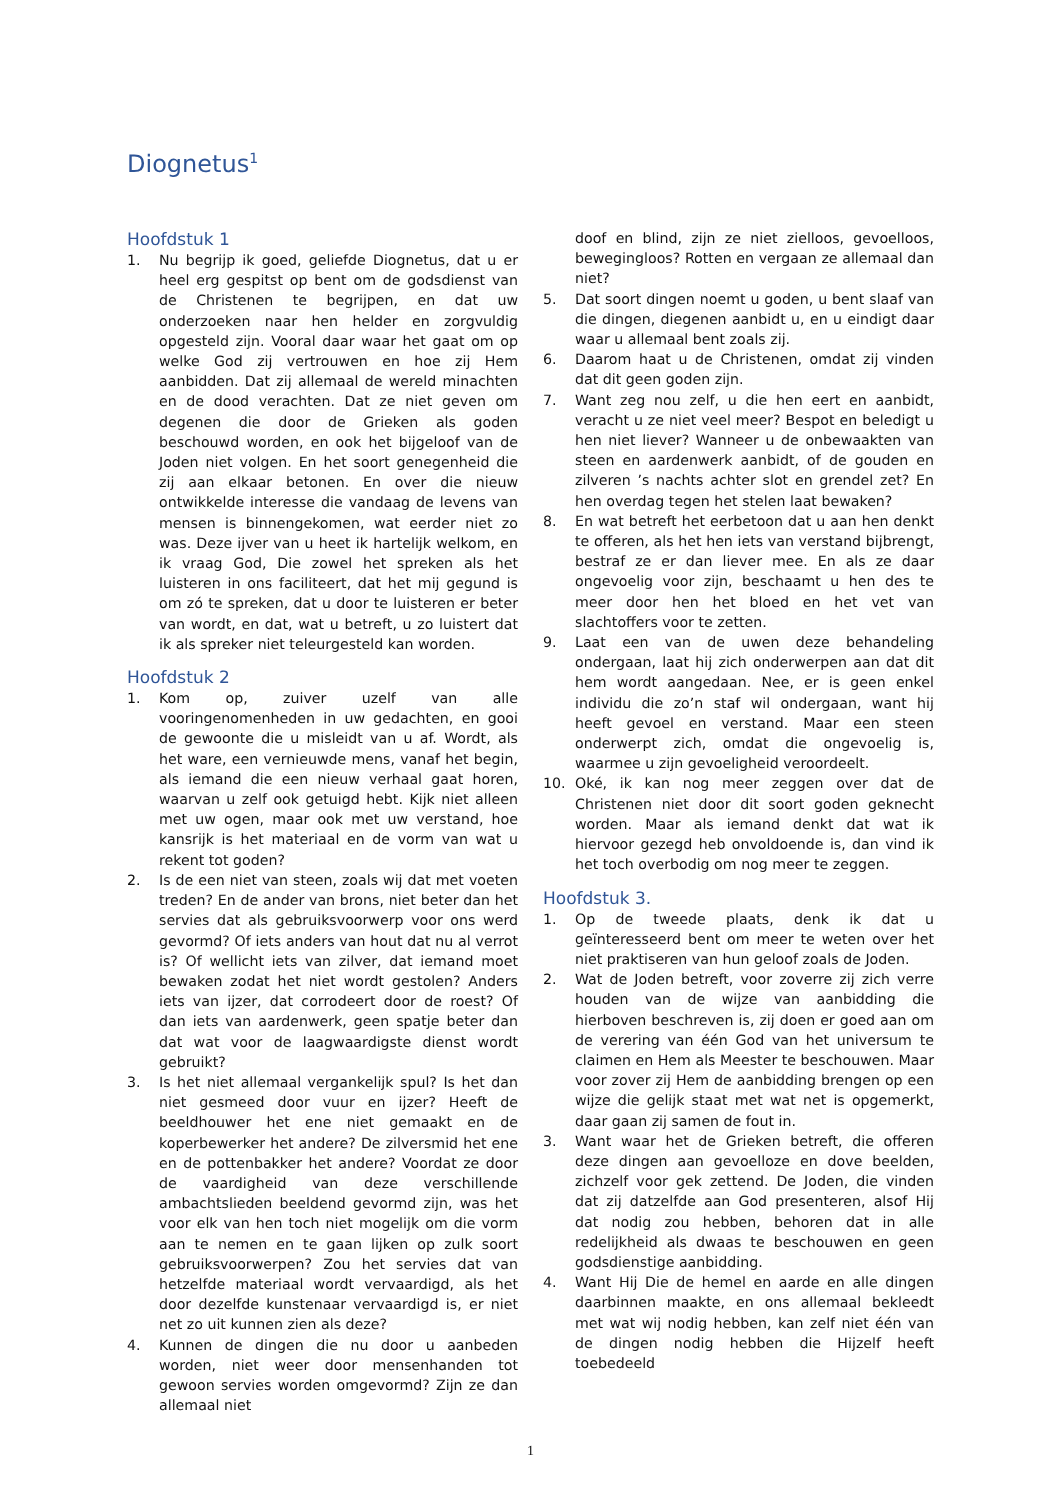Diognetus<sup>1</sup>
Hoofdstuk 1
1. Nu begrijp ik goed, geliefde Diognetus, dat u er heel erg gespitst op bent om de godsdienst van de Christenen te begrijpen, en dat uw onderzoeken naar hen helder en zorgvuldig opgesteld zijn. Vooral daar waar het gaat om op welke God zij vertrouwen en hoe zij Hem aanbidden. Dat zij allemaal de wereld minachten en de dood verachten. Dat ze niet geven om degenen die door de Grieken als goden beschouwd worden, en ook het bijgeloof van de Joden niet volgen. En het soort genegenheid die zij aan elkaar betonen. En over die nieuw ontwikkelde interesse die vandaag de levens van mensen is binnengekomen, wat eerder niet zo was. Deze ijver van u heet ik hartelijk welkom, en ik vraag God, Die zowel het spreken als het luisteren in ons faciliteert, dat het mij gegund is om zó te spreken, dat u door te luisteren er beter van wordt, en dat, wat u betreft, u zo luistert dat ik als spreker niet teleurgesteld kan worden.
Hoofdstuk 2
1. Kom op, zuiver uzelf van alle vooringenomenheden in uw gedachten, en gooi de gewoonte die u misleidt van u af. Wordt, als het ware, een vernieuwde mens, vanaf het begin, als iemand die een nieuw verhaal gaat horen, waarvan u zelf ook getuigd hebt. Kijk niet alleen met uw ogen, maar ook met uw verstand, hoe kansrijk is het materiaal en de vorm van wat u rekent tot goden?
2. Is de een niet van steen, zoals wij dat met voeten treden? En de ander van brons, niet beter dan het servies dat als gebruiksvoorwerp voor ons werd gevormd? Of iets anders van hout dat nu al verrot is? Of wellicht iets van zilver, dat iemand moet bewaken zodat het niet wordt gestolen? Anders iets van ijzer, dat corrodeert door de roest? Of dan iets van aardenwerk, geen spatje beter dan dat wat voor de laagwaardigste dienst wordt gebruikt?
3. Is het niet allemaal vergankelijk spul? Is het dan niet gesmeed door vuur en ijzer? Heeft de beeldhouwer het ene niet gemaakt en de koperbewerker het andere? De zilversmid het ene en de pottenbakker het andere? Voordat ze door de vaardigheid van deze verschillende ambachtslieden beeldend gevormd zijn, was het voor elk van hen toch niet mogelijk om die vorm aan te nemen en te gaan lijken op zulk soort gebruiksvoorwerpen? Zou het servies dat van hetzelfde materiaal wordt vervaardigd, als het door dezelfde kunstenaar vervaardigd is, er niet net zo uit kunnen zien als deze?
4. Kunnen de dingen die nu door u aanbeden worden, niet weer door mensenhanden tot gewoon servies worden omgevormd? Zijn ze dan allemaal niet
doof en blind, zijn ze niet zielloos, gevoelloos, bewegingloos? Rotten en vergaan ze allemaal dan niet?
5. Dat soort dingen noemt u goden, u bent slaaf van die dingen, diegenen aanbidt u, en u eindigt daar waar u allemaal bent zoals zij.
6. Daarom haat u de Christenen, omdat zij vinden dat dit geen goden zijn.
7. Want zeg nou zelf, u die hen eert en aanbidt, veracht u ze niet veel meer? Bespot en beledigt u hen niet liever? Wanneer u de onbewaakten van steen en aardenwerk aanbidt, of de gouden en zilveren ’s nachts achter slot en grendel zet? En hen overdag tegen het stelen laat bewaken?
8. En wat betreft het eerbetoon dat u aan hen denkt te offeren, als het hen iets van verstand bijbrengt, bestraf ze er dan liever mee. En als ze daar ongevoelig voor zijn, beschaamt u hen des te meer door hen het bloed en het vet van slachtoffers voor te zetten.
9. Laat een van de uwen deze behandeling ondergaan, laat hij zich onderwerpen aan dat dit hem wordt aangedaan. Nee, er is geen enkel individu die zo’n staf wil ondergaan, want hij heeft gevoel en verstand. Maar een steen onderwerpt zich, omdat die ongevoelig is, waarmee u zijn gevoeligheid veroordeelt.
10. Oké, ik kan nog meer zeggen over dat de Christenen niet door dit soort goden geknecht worden. Maar als iemand denkt dat wat ik hiervoor gezegd heb onvoldoende is, dan vind ik het toch overbodig om nog meer te zeggen.
Hoofdstuk 3.
1. Op de tweede plaats, denk ik dat u geïnteresseerd bent om meer te weten over het niet praktiseren van hun geloof zoals de Joden.
2. Wat de Joden betreft, voor zoverre zij zich verre houden van de wijze van aanbidding die hierboven beschreven is, zij doen er goed aan om de verering van één God van het universum te claimen en Hem als Meester te beschouwen. Maar voor zover zij Hem de aanbidding brengen op een wijze die gelijk staat met wat net is opgemerkt, daar gaan zij samen de fout in.
3. Want waar het de Grieken betreft, die offeren deze dingen aan gevoelloze en dove beelden, zichzelf voor gek zettend. De Joden, die vinden dat zij datzelfde aan God presenteren, alsof Hij dat nodig zou hebben, behoren dat in alle redelijkheid als dwaas te beschouwen en geen godsdienstige aanbidding.
4. Want Hij Die de hemel en aarde en alle dingen daarbinnen maakte, en ons allemaal bekleedt met wat wij nodig hebben, kan zelf niet één van de dingen nodig hebben die Hijzelf heeft toebedeeld
1